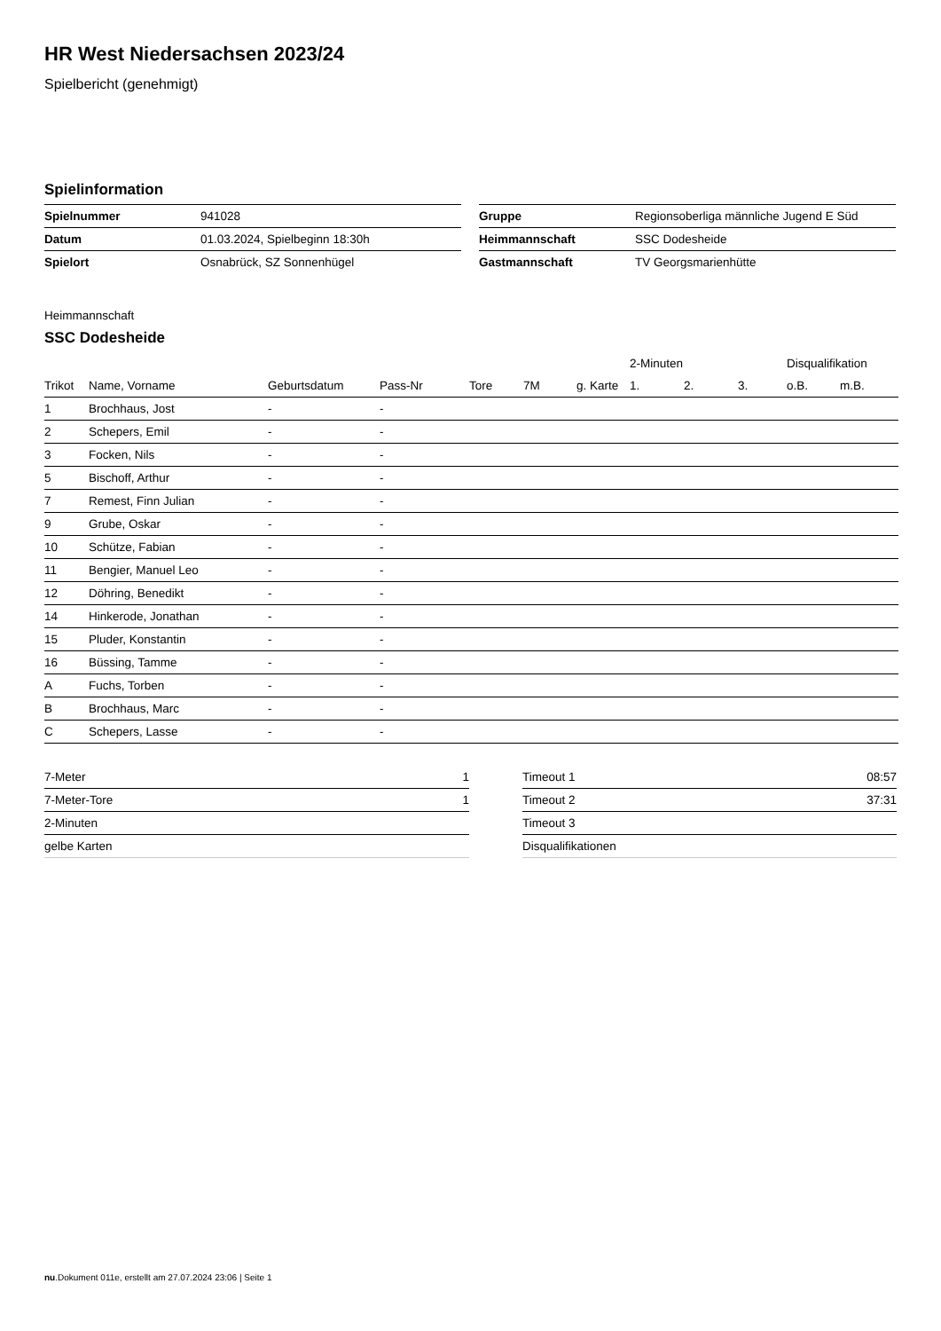HR West Niedersachsen 2023/24
Spielbericht (genehmigt)
Spielinformation
| Spielnummer | 941028 |
| Datum | 01.03.2024, Spielbeginn 18:30h |
| Spielort | Osnabrück, SZ Sonnenhügel |
| Gruppe | Regionsoberliga männliche Jugend E Süd |
| Heimmannschaft | SSC Dodesheide |
| Gastmannschaft | TV Georgsmarienhütte |
Heimmannschaft
SSC Dodesheide
| | | | | | | | 2-Minuten | | | Disqualifikation | |
| --- | --- | --- | --- | --- | --- | --- | --- | --- | --- | --- | --- |
| Trikot | Name, Vorname | Geburtsdatum | Pass-Nr | Tore | 7M | g. Karte | 1. | 2. | 3. | o.B. | m.B. |
| 1 | Brochhaus, Jost | - | - | | | | | | | | |
| 2 | Schepers, Emil | - | - | | | | | | | | |
| 3 | Focken, Nils | - | - | | | | | | | | |
| 5 | Bischoff, Arthur | - | - | | | | | | | | |
| 7 | Remest, Finn Julian | - | - | | | | | | | | |
| 9 | Grube, Oskar | - | - | | | | | | | | |
| 10 | Schütze, Fabian | - | - | | | | | | | | |
| 11 | Bengier, Manuel Leo | - | - | | | | | | | | |
| 12 | Döhring, Benedikt | - | - | | | | | | | | |
| 14 | Hinkerode, Jonathan | - | - | | | | | | | | |
| 15 | Pluder, Konstantin | - | - | | | | | | | | |
| 16 | Büssing, Tamme | - | - | | | | | | | | |
| A | Fuchs, Torben | - | - | | | | | | | | |
| B | Brochhaus, Marc | - | - | | | | | | | | |
| C | Schepers, Lasse | - | - | | | | | | | | |
| 7-Meter | 1 |
| 7-Meter-Tore | 1 |
| 2-Minuten | |
| gelbe Karten | |
| Timeout 1 | 08:57 |
| Timeout 2 | 37:31 |
| Timeout 3 | |
| Disqualifikationen | |
nu.Dokument 011e, erstellt am 27.07.2024 23:06 | Seite 1